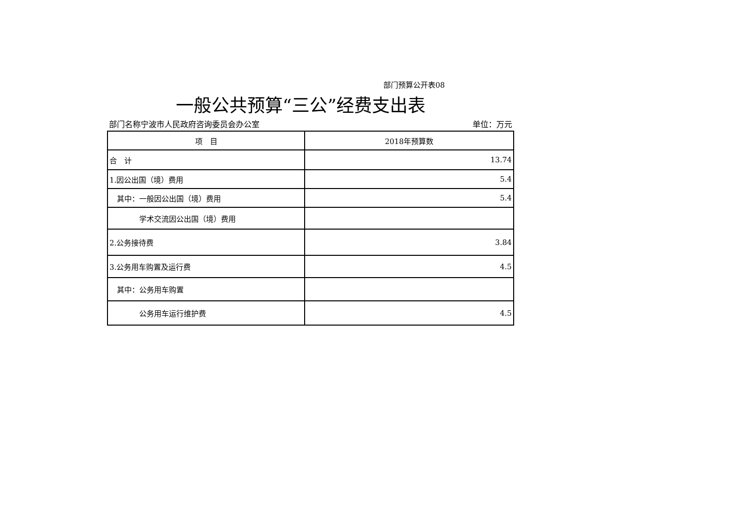部门预算公开表08
一般公共预算“三公”经费支出表
部门名称宁波市人民政府咨询委员会办公室 单位：万元
| 项 目 | 2018年预算数 |
| --- | --- |
| 合 计 | 13.74 |
| 1.因公出国（境）费用 | 5.4 |
| 其中：一般因公出国（境）费用 | 5.4 |
| 学术交流因公出国（境）费用 | |
| 2.公务接待费 | 3.84 |
| 3.公务用车购置及运行费 | 4.5 |
| 其中：公务用车购置 | |
| 公务用车运行维护费 | 4.5 |